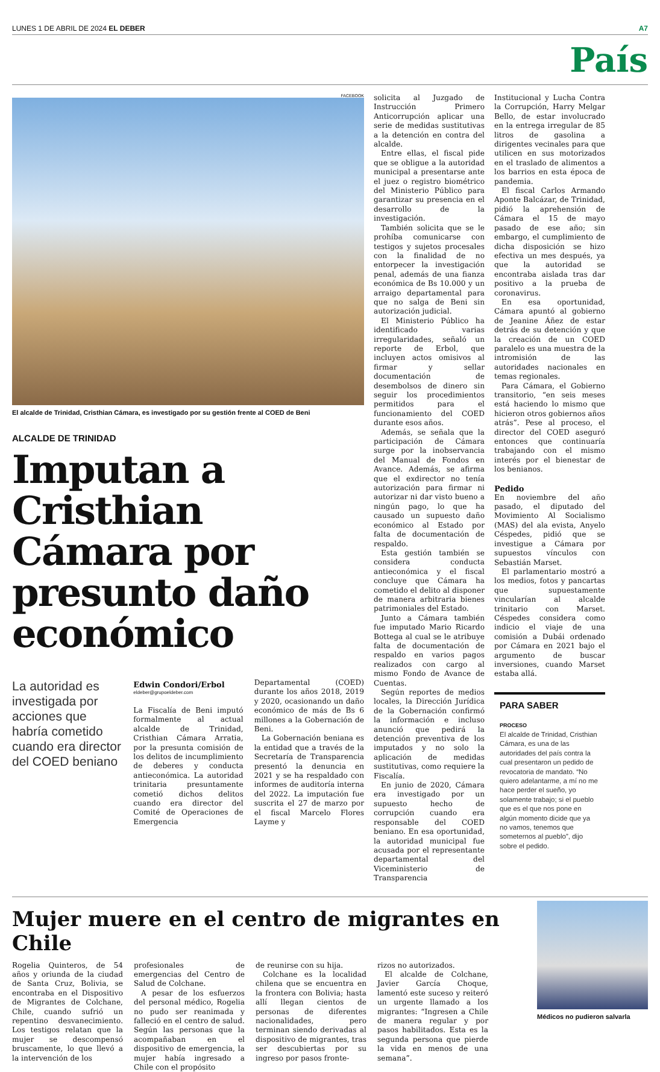LUNES 1 DE ABRIL DE 2024 EL DEBER A7
País
FACEBOOK
El alcalde de Trinidad, Cristhian Cámara, es investigado por su gestión frente al COED de Beni
ALCALDE DE TRINIDAD
Imputan a Cristhian Cámara por presunto daño económico
La autoridad es investigada por acciones que habría cometido cuando era director del COED beniano
Edwin Condori/Erbol
eldeber@grupoeldeber.com
La Fiscalía de Beni imputó formalmente al actual alcalde de Trinidad, Cristhian Cámara Arratia, por la presunta comisión de los delitos de incumplimiento de deberes y conducta antieconómica. La autoridad trinitaria presuntamente cometió dichos delitos cuando era director del Comité de Operaciones de Emergencia
Departamental (COED) durante los años 2018, 2019 y 2020, ocasionando un daño económico de más de Bs 6 millones a la Gobernación de Beni.
La Gobernación beniana es la entidad que a través de la Secretaría de Transparencia presentó la denuncia en 2021 y se ha respaldado con informes de auditoría interna del 2022. La imputación fue suscrita el 27 de marzo por el fiscal Marcelo Flores Layme y
solicita al Juzgado de Instrucción Primero Anticorrupción aplicar una serie de medidas sustitutivas a la detención en contra del alcalde.
Entre ellas, el fiscal pide que se obligue a la autoridad municipal a presentarse ante el juez o registro biométrico del Ministerio Público para garantizar su presencia en el desarrollo de la investigación.
También solicita que se le prohíba comunicarse con testigos y sujetos procesales con la finalidad de no entorpecer la investigación penal, además de una fianza económica de Bs 10.000 y un arraigo departamental para que no salga de Beni sin autorización judicial.
El Ministerio Público ha identificado varias irregularidades, señaló un reporte de Erbol, que incluyen actos omisivos al firmar y sellar documentación de desembolsos de dinero sin seguir los procedimientos permitidos para el funcionamiento del COED durante esos años.
Además, se señala que la participación de Cámara surge por la inobservancia del Manual de Fondos en Avance. Además, se afirma que el exdirector no tenía autorización para firmar ni autorizar ni dar visto bueno a ningún pago, lo que ha causado un supuesto daño económico al Estado por falta de documentación de respaldo.
Esta gestión también se considera conducta antieconómica y el fiscal concluye que Cámara ha cometido el delito al disponer de manera arbitraria bienes patrimoniales del Estado.
Junto a Cámara también fue imputado Mario Ricardo Bottega al cual se le atribuye falta de documentación de respaldo en varios pagos realizados con cargo al mismo Fondo de Avance de Cuentas.
Según reportes de medios locales, la Dirección Jurídica de la Gobernación confirmó la información e incluso anunció que pedirá la detención preventiva de los imputados y no solo la aplicación de medidas sustitutivas, como requiere la Fiscalía.
En junio de 2020, Cámara era investigado por un supuesto hecho de corrupción cuando era responsable del COED beniano. En esa oportunidad, la autoridad municipal fue acusada por el representante departamental del Viceministerio de Transparencia
Institucional y Lucha Contra la Corrupción, Harry Melgar Bello, de estar involucrado en la entrega irregular de 85 litros de gasolina a dirigentes vecinales para que utilicen en sus motorizados en el traslado de alimentos a los barrios en esta época de pandemia.
El fiscal Carlos Armando Aponte Balcázar, de Trinidad, pidió la aprehensión de Cámara el 15 de mayo pasado de ese año; sin embargo, el cumplimiento de dicha disposición se hizo efectiva un mes después, ya que la autoridad se encontraba aislada tras dar positivo a la prueba de coronavirus.
En esa oportunidad, Cámara apuntó al gobierno de Jeanine Áñez de estar detrás de su detención y que la creación de un COED paralelo es una muestra de la intromisión de las autoridades nacionales en temas regionales.
Para Cámara, el Gobierno transitorio, “en seis meses está haciendo lo mismo que hicieron otros gobiernos años atrás”. Pese al proceso, el director del COED aseguró entonces que continuaría trabajando con el mismo interés por el bienestar de los benianos.
Pedido
En noviembre del año pasado, el diputado del Movimiento Al Socialismo (MAS) del ala evista, Anyelo Céspedes, pidió que se investigue a Cámara por supuestos vínculos con Sebastián Marset.
El parlamentario mostró a los medios, fotos y pancartas que supuestamente vincularían al alcalde trinitario con Marset. Céspedes considera como indicio el viaje de una comisión a Dubái ordenado por Cámara en 2021 bajo el argumento de buscar inversiones, cuando Marset estaba allá.
PARA SABER
PROCESO
El alcalde de Trinidad, Cristhian Cámara, es una de las autoridades del país contra la cual presentaron un pedido de revocatoria de mandato. “No quiero adelantarme, a mí no me hace perder el sueño, yo solamente trabajo; si el pueblo que es el que nos pone en algún momento dicide que ya no vamos, tenemos que someternos al pueblo”, dijo sobre el pedido.
Mujer muere en el centro de migrantes en Chile
Rogelia Quinteros, de 54 años y oriunda de la ciudad de Santa Cruz, Bolivia, se encontraba en el Dispositivo de Migrantes de Colchane, Chile, cuando sufrió un repentino desvanecimiento. Los testigos relatan que la mujer se descompensó bruscamente, lo que llevó a la intervención de los
profesionales de emergencias del Centro de Salud de Colchane.
A pesar de los esfuerzos del personal médico, Rogelia no pudo ser reanimada y falleció en el centro de salud. Según las personas que la acompañaban en el dispositivo de emergencia, la mujer había ingresado a Chile con el propósito
de reunirse con su hija.
Colchane es la localidad chilena que se encuentra en la frontera con Bolivia; hasta allí llegan cientos de personas de diferentes nacionalidades, pero terminan siendo derivadas al dispositivo de migrantes, tras ser descubiertas por su ingreso por pasos fronte-
rizos no autorizados.
El alcalde de Colchane, Javier García Choque, lamentó este suceso y reiteró un urgente llamado a los migrantes: “Ingresen a Chile de manera regular y por pasos habilitados. Esta es la segunda persona que pierde la vida en menos de una semana”.
Médicos no pudieron salvarla